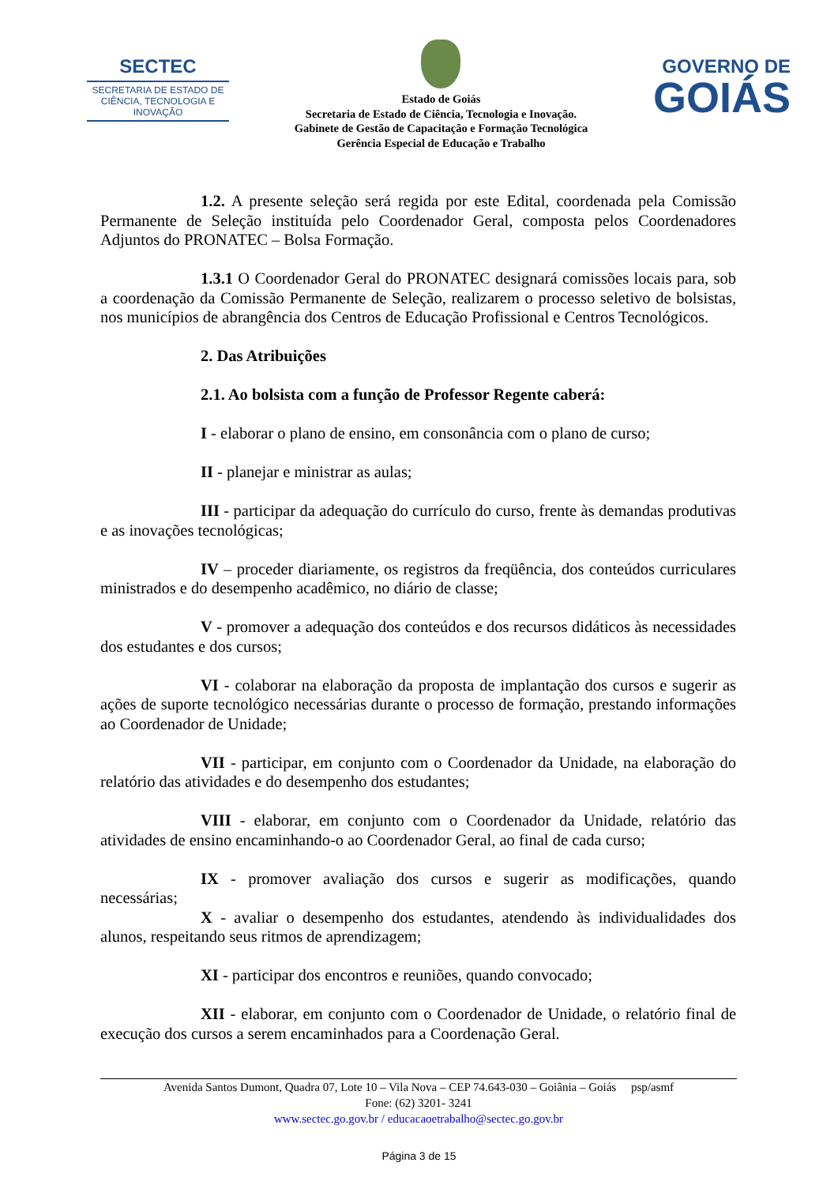SECTEC
SECRETARIA DE ESTADO DE CIÊNCIA, TECNOLOGIA E INOVAÇÃO
Estado de Goiás
Secretaria de Estado de Ciência, Tecnologia e Inovação.
Gabinete de Gestão de Capacitação e Formação Tecnológica
Gerência Especial de Educação e Trabalho
GOVERNO DE
GOIÁS
1.2. A presente seleção será regida por este Edital, coordenada pela Comissão Permanente de Seleção instituída pelo Coordenador Geral, composta pelos Coordenadores Adjuntos do PRONATEC – Bolsa Formação.
1.3.1 O Coordenador Geral do PRONATEC designará comissões locais para, sob a coordenação da Comissão Permanente de Seleção, realizarem o processo seletivo de bolsistas, nos municípios de abrangência dos Centros de Educação Profissional e Centros Tecnológicos.
2. Das Atribuições
2.1. Ao bolsista com a função de Professor Regente caberá:
I - elaborar o plano de ensino, em consonância com o plano de curso;
II - planejar e ministrar as aulas;
III - participar da adequação do currículo do curso, frente às demandas produtivas e as inovações tecnológicas;
IV – proceder diariamente, os registros da freqüência, dos conteúdos curriculares ministrados e do desempenho acadêmico, no diário de classe;
V - promover a adequação dos conteúdos e dos recursos didáticos às necessidades dos estudantes e dos cursos;
VI - colaborar na elaboração da proposta de implantação dos cursos e sugerir as ações de suporte tecnológico necessárias durante o processo de formação, prestando informações ao Coordenador de Unidade;
VII - participar, em conjunto com o Coordenador da Unidade, na elaboração do relatório das atividades e do desempenho dos estudantes;
VIII - elaborar, em conjunto com o Coordenador da Unidade, relatório das atividades de ensino encaminhando-o ao Coordenador Geral, ao final de cada curso;
IX - promover avaliação dos cursos e sugerir as modificações, quando necessárias;
X - avaliar o desempenho dos estudantes, atendendo às individualidades dos alunos, respeitando seus ritmos de aprendizagem;
XI - participar dos encontros e reuniões, quando convocado;
XII - elaborar, em conjunto com o Coordenador de Unidade, o relatório final de execução dos cursos a serem encaminhados para a Coordenação Geral.
Avenida Santos Dumont, Quadra 07, Lote 10 – Vila Nova – CEP 74.643-030 – Goiânia – Goiás psp/asmf
Fone: (62) 3201- 3241
www.sectec.go.gov.br / educacaoetrabalho@sectec.go.gov.br
Página 3 de 15